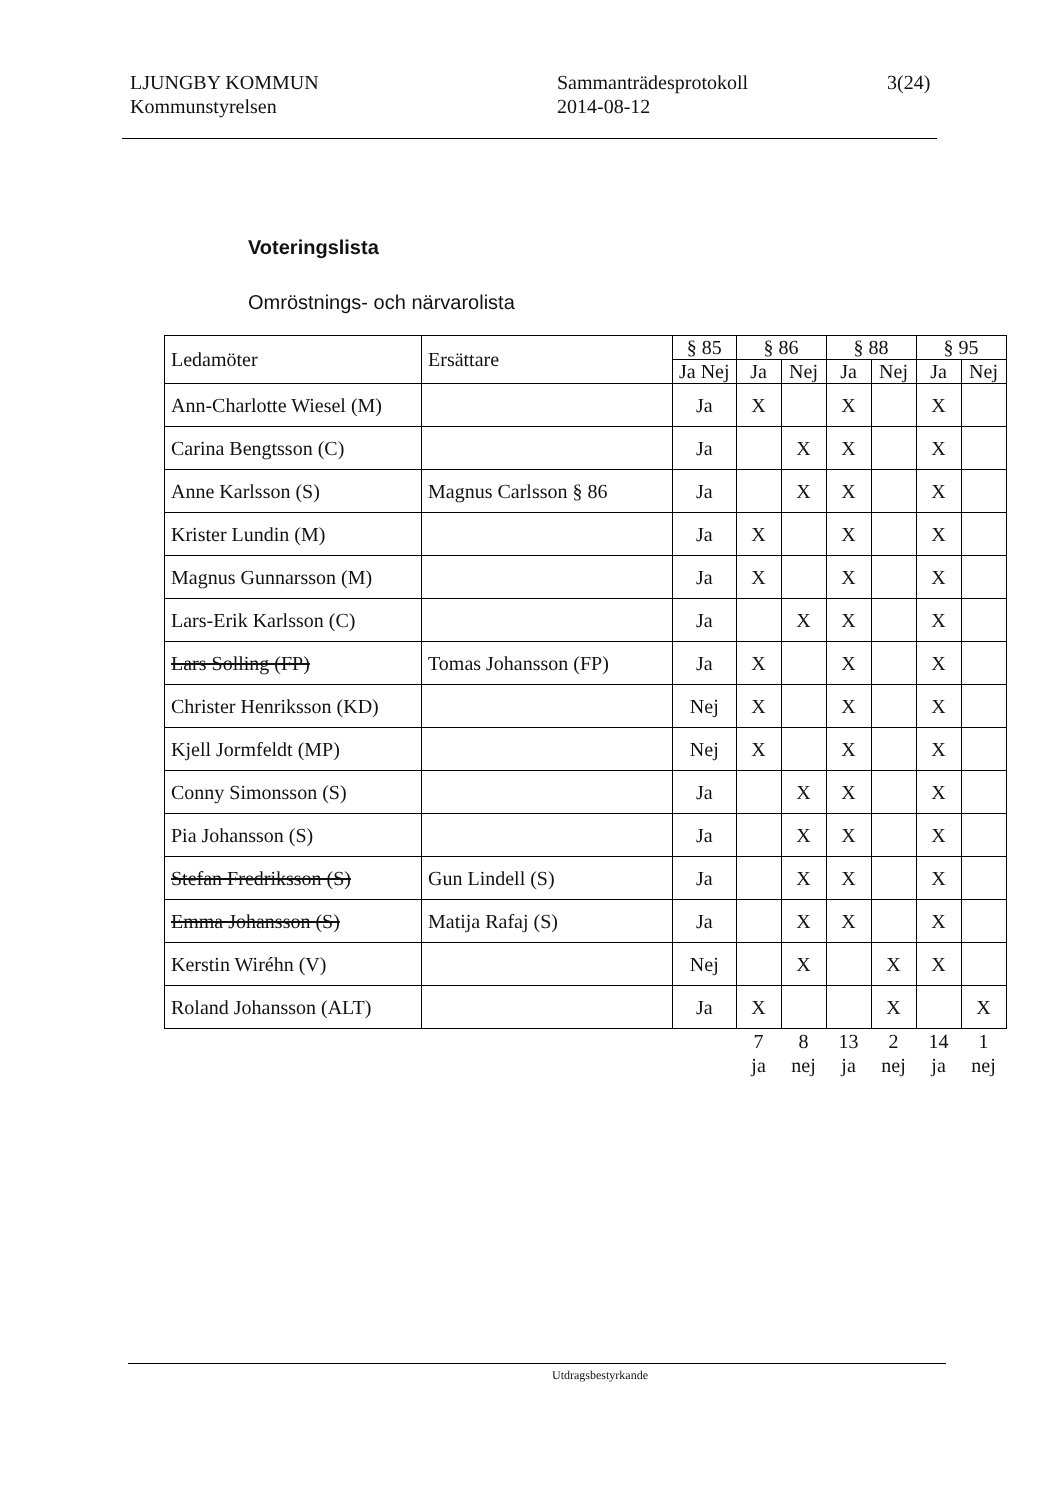LJUNGBY KOMMUN
Kommunstyrelsen
Sammanträdesprotokoll
2014-08-12
3(24)
Voteringslista
Omröstnings- och närvarolista
| Ledamöter | Ersättare | § 85 | § 86 | | § 88 | | § 95 | |
| --- | --- | --- | --- | --- | --- | --- | --- | --- |
| | | Ja Nej | Ja | Nej | Ja | Nej | Ja | Nej |
| Ann-Charlotte Wiesel (M) | | Ja | X | | X | | X | |
| Carina Bengtsson (C) | | Ja | | X | X | | X | |
| Anne Karlsson (S) | Magnus Carlsson § 86 | Ja | | X | X | | X | |
| Krister Lundin (M) | | Ja | X | | X | | X | |
| Magnus Gunnarsson (M) | | Ja | X | | X | | X | |
| Lars-Erik Karlsson (C) | | Ja | | X | X | | X | |
| Lars Solling (FP) | Tomas Johansson (FP) | Ja | X | | X | | X | |
| Christer Henriksson (KD) | | Nej | X | | X | | X | |
| Kjell Jormfeldt (MP) | | Nej | X | | X | | X | |
| Conny Simonsson (S) | | Ja | | X | X | | X | |
| Pia Johansson (S) | | Ja | | X | X | | X | |
| Stefan Fredriksson (S) | Gun Lindell (S) | Ja | | X | X | | X | |
| Emma Johansson (S) | Matija Rafaj (S) | Ja | | X | X | | X | |
| Kerstin Wiréhn (V) | | Nej | | X | | X | X | |
| Roland Johansson (ALT) | | Ja | X | | | X | | X |
| | | | 7 ja | 8 nej | 13 ja | 2 nej | 14 ja | 1 nej |
Utdragsbestyrkande